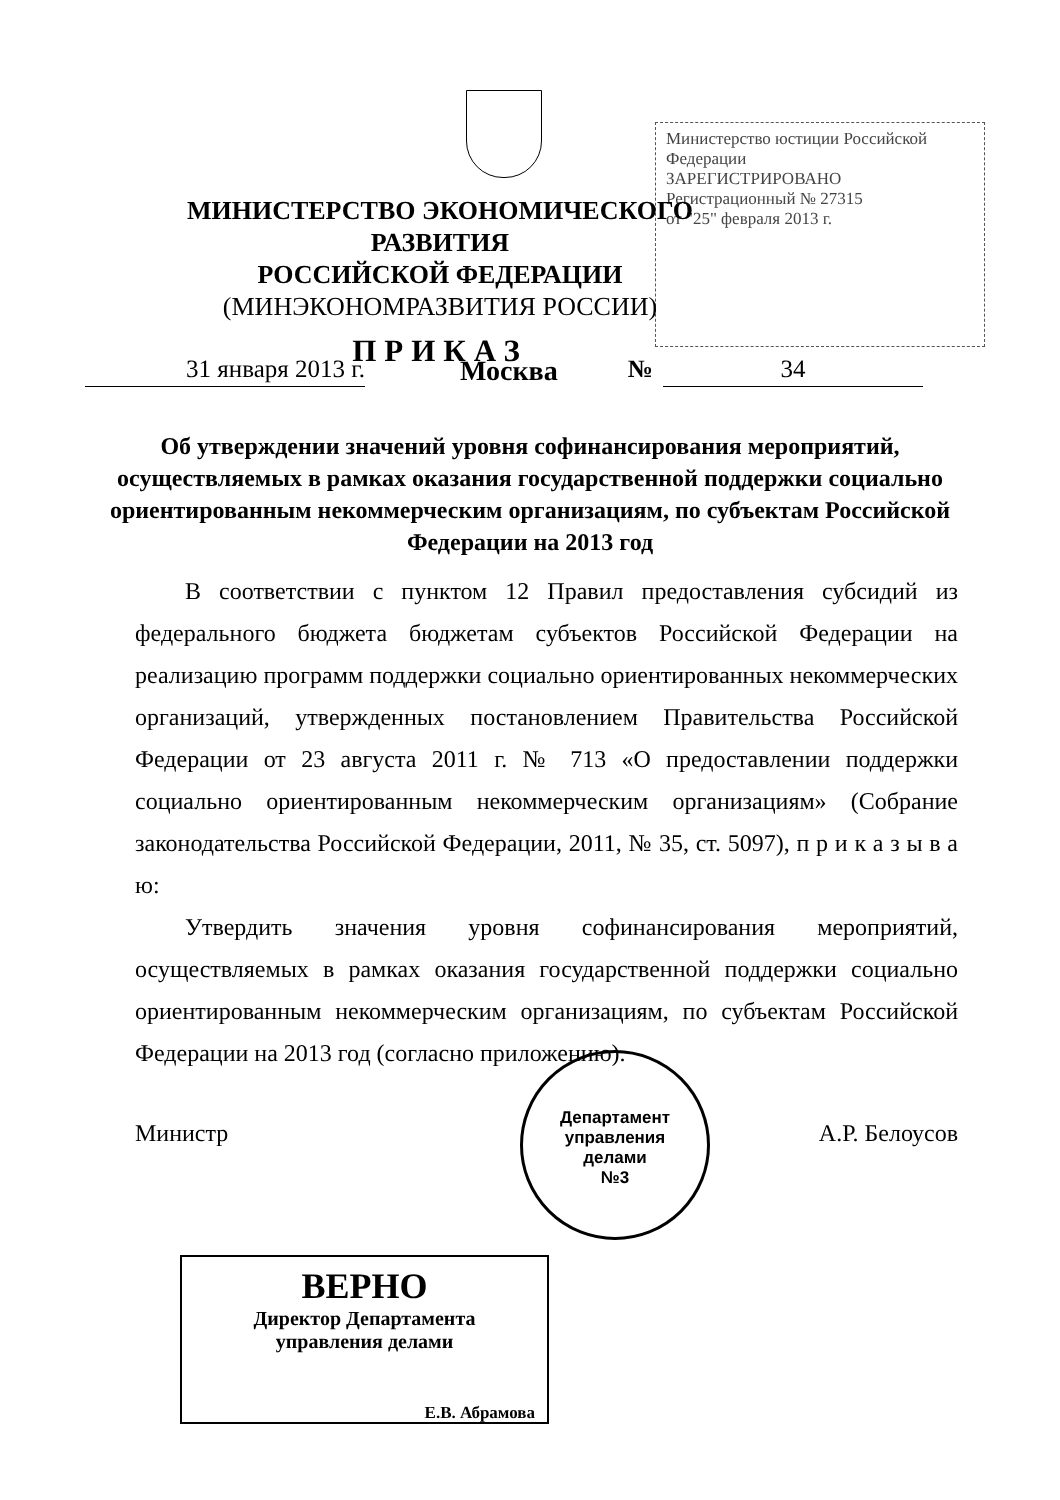Министерство юстиции Российской Федерации
ЗАРЕГИСТРИРОВАНО
Регистрационный № 27315
от "25" февраля 2013 г.
МИНИСТЕРСТВО ЭКОНОМИЧЕСКОГО РАЗВИТИЯ
РОССИЙСКОЙ ФЕДЕРАЦИИ
(МИНЭКОНОМРАЗВИТИЯ РОССИИ)
ПРИКАЗ
31 января 2013 г. Москва № 34
Об утверждении значений уровня софинансирования мероприятий, осуществляемых в рамках оказания государственной поддержки социально ориентированным некоммерческим организациям, по субъектам Российской Федерации на 2013 год
В соответствии с пунктом 12 Правил предоставления субсидий из федерального бюджета бюджетам субъектов Российской Федерации на реализацию программ поддержки социально ориентированных некоммерческих организаций, утвержденных постановлением Правительства Российской Федерации от 23 августа 2011 г. № 713 «О предоставлении поддержки социально ориентированным некоммерческим организациям» (Собрание законодательства Российской Федерации, 2011, № 35, ст. 5097), п р и к а з ы в а ю:
Утвердить значения уровня софинансирования мероприятий, осуществляемых в рамках оказания государственной поддержки социально ориентированным некоммерческим организациям, по субъектам Российской Федерации на 2013 год (согласно приложению).
Министр А.Р. Белоусов
Департамент
управления
делами
№3
ВЕРНО
Директор Департамента
управления делами
Е.В. Абрамова